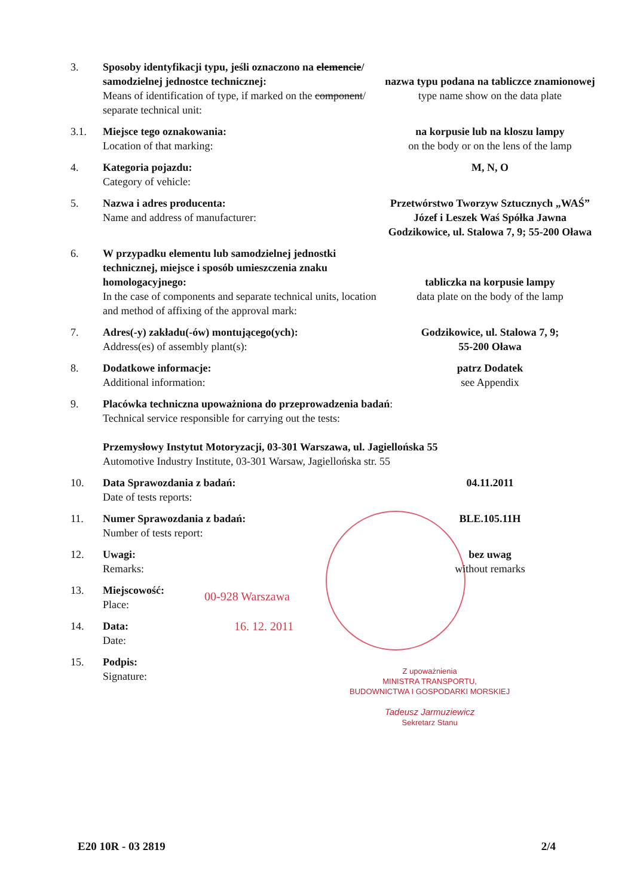3. Sposoby identyfikacji typu, jeśli oznaczono na elemencie/ samodzielnej jednostce technicznej:
Means of identification of type, if marked on the component/ separate technical unit:
nazwa typu podana na tabliczce znamionowej
type name show on the data plate
3.1. Miejsce tego oznakowania:
Location of that marking:
na korpusie lub na kloszu lampy
on the body or on the lens of the lamp
4. Kategoria pojazdu:
Category of vehicle:
M, N, O
5. Nazwa i adres producenta:
Name and address of manufacturer:
Przetwórstwo Tworzyw Sztucznych „WAŚ” Józef i Leszek Waś Spółka Jawna Godzikowice, ul. Stalowa 7, 9; 55-200 Oława
6. W przypadku elementu lub samodzielnej jednostki technicznej, miejsce i sposób umieszczenia znaku homologacyjnego:
In the case of components and separate technical units, location and method of affixing of the approval mark:
tabliczka na korpusie lampy
data plate on the body of the lamp
7. Adres(-y) zakładu(-ów) montującego(ych):
Address(es) of assembly plant(s):
Godzikowice, ul. Stalowa 7, 9;
55-200 Oława
8. Dodatkowe informacje:
Additional information:
patrz Dodatek
see Appendix
9. Placówka techniczna upoważniona do przeprowadzenia badań:
Technical service responsible for carrying out the tests:
Przemysłowy Instytut Motoryzacji, 03-301 Warszawa, ul. Jagiellońska 55
Automotive Industry Institute, 03-301 Warsaw, Jagiellońska str. 55
10. Data Sprawozdania z badań:
Date of tests reports:
04.11.2011
11. Numer Sprawozdania z badań:
Number of tests report:
BLE.105.11H
12. Uwagi:
Remarks:
bez uwag
without remarks
13. Miejscowość:
Place:
00-928 Warszawa
14. Data:
Date:
16. 12. 2011
15. Podpis:
Signature:
Z upoważnienia
MINISTRA TRANSPORTU,
BUDOWNICTWA I GOSPODARKI MORSKIEJ
Tadeusz Jarmuziewicz
Sekretarz Stanu
E20 10R - 03 2819 2/4